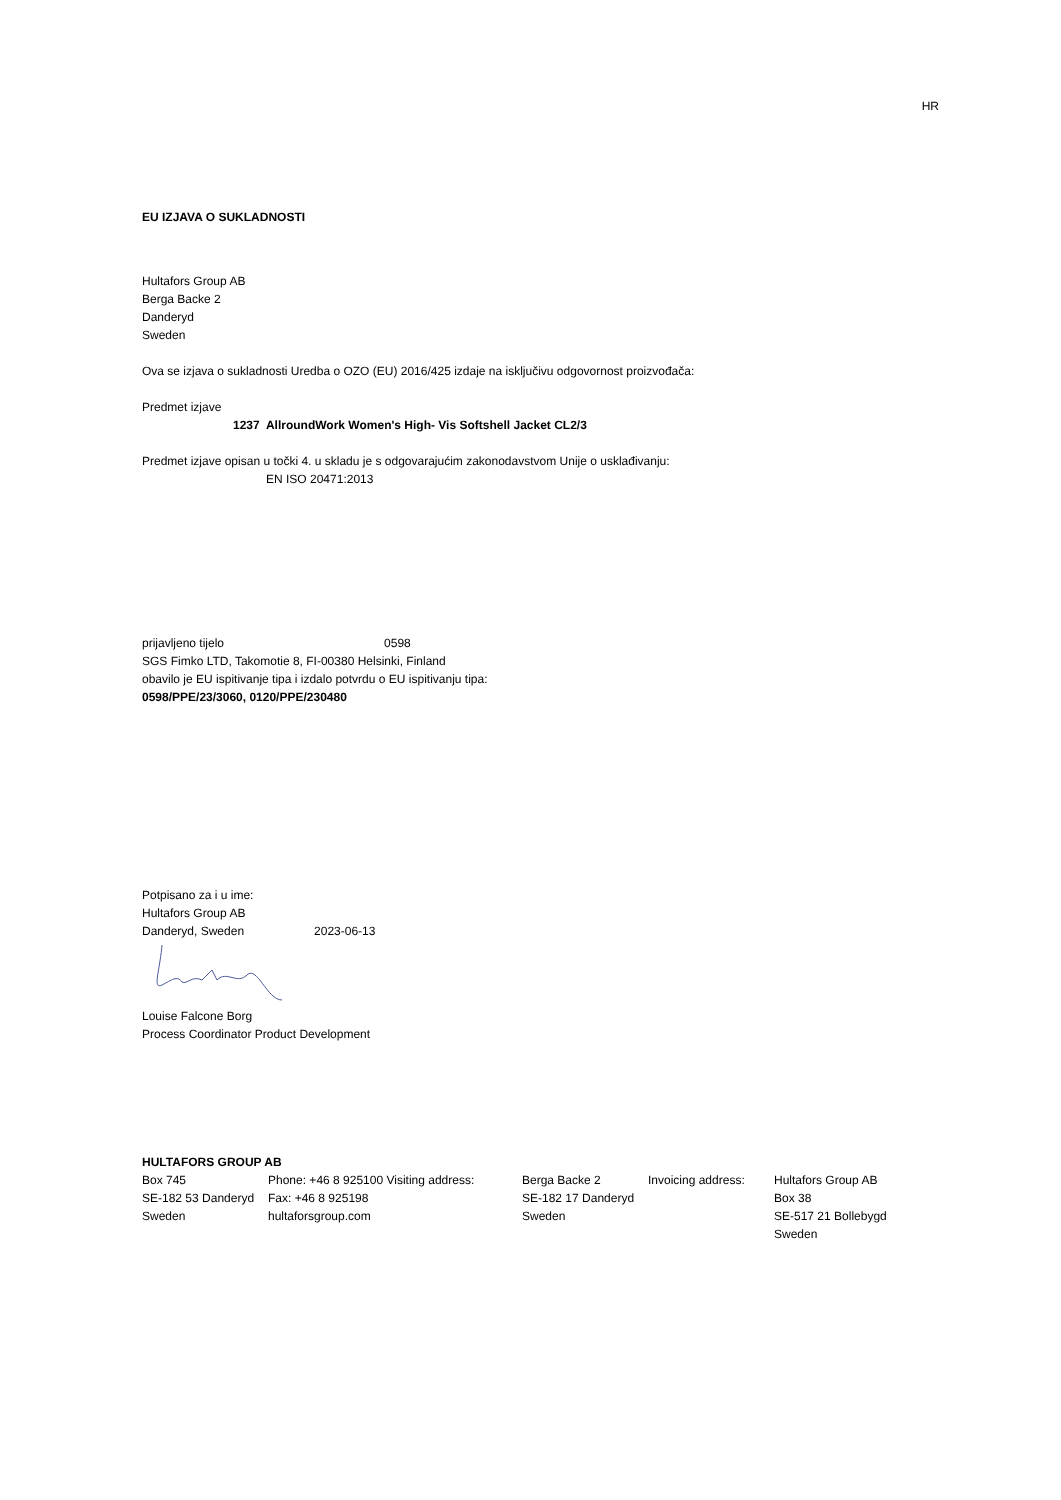HR
EU IZJAVA O SUKLADNOSTI
Hultafors Group AB
Berga Backe 2
Danderyd
Sweden
Ova se izjava o sukladnosti Uredba o OZO (EU) 2016/425 izdaje na isključivu odgovornost proizvođača:
Predmet izjave
1237 AllroundWork Women's High- Vis Softshell Jacket CL2/3
Predmet izjave opisan u točki 4. u skladu je s odgovarajućim zakonodavstvom Unije o usklađivanju:
EN ISO 20471:2013
prijavljeno tijelo 0598
SGS Fimko LTD, Takomotie 8, FI-00380 Helsinki, Finland
obavilo je EU ispitivanje tipa i izdalo potvrdu o EU ispitivanju tipa:
0598/PPE/23/3060, 0120/PPE/230480
Potpisano za i u ime:
Hultafors Group AB
Danderyd, Sweden 2023-06-13
Louise Falcone Borg
Process Coordinator Product Development
HULTAFORS GROUP AB
| Box 745 | Phone: +46 8 925100 Visiting address: | Berga Backe 2 | Invoicing address: | Hultafors Group AB |
| SE-182 53 Danderyd | Fax: +46 8 925198 | SE-182 17 Danderyd | | Box 38 |
| Sweden | hultaforsgroup.com | Sweden | | SE-517 21 Bollebygd |
| | | | | Sweden |